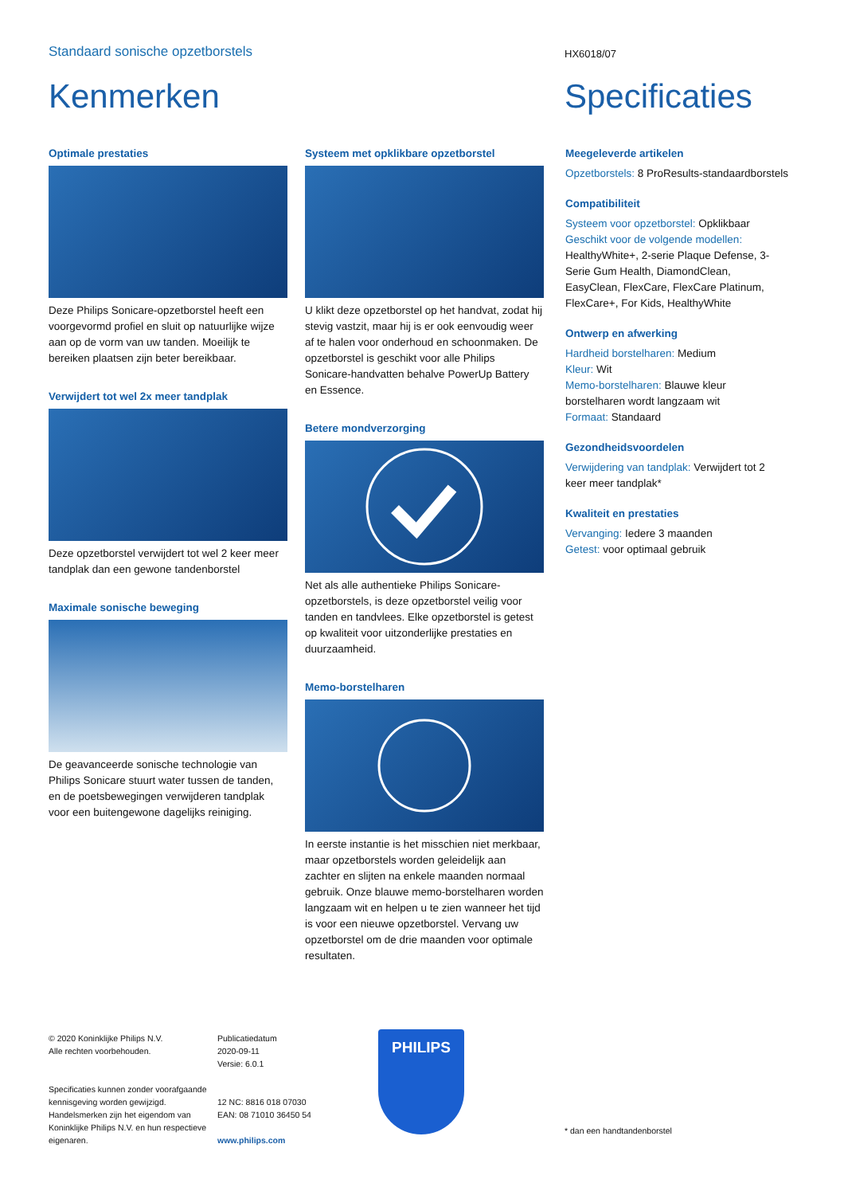Standaard sonische opzetborstels
HX6018/07
Kenmerken Specificaties
Optimale prestaties
Deze Philips Sonicare-opzetborstel heeft een voorgevormd profiel en sluit op natuurlijke wijze aan op de vorm van uw tanden. Moeilijk te bereiken plaatsen zijn beter bereikbaar.
Verwijdert tot wel 2x meer tandplak
Deze opzetborstel verwijdert tot wel 2 keer meer tandplak dan een gewone tandenborstel
Maximale sonische beweging
De geavanceerde sonische technologie van Philips Sonicare stuurt water tussen de tanden, en de poetsbewegingen verwijderen tandplak voor een buitengewone dagelijks reiniging.
Systeem met opklikbare opzetborstel
U klikt deze opzetborstel op het handvat, zodat hij stevig vastzit, maar hij is er ook eenvoudig weer af te halen voor onderhoud en schoonmaken. De opzetborstel is geschikt voor alle Philips Sonicare-handvatten behalve PowerUp Battery en Essence.
Betere mondverzorging
Net als alle authentieke Philips Sonicare-opzetborstels, is deze opzetborstel veilig voor tanden en tandvlees. Elke opzetborstel is getest op kwaliteit voor uitzonderlijke prestaties en duurzaamheid.
Memo-borstelharen
In eerste instantie is het misschien niet merkbaar, maar opzetborstels worden geleidelijk aan zachter en slijten na enkele maanden normaal gebruik. Onze blauwe memo-borstelharen worden langzaam wit en helpen u te zien wanneer het tijd is voor een nieuwe opzetborstel. Vervang uw opzetborstel om de drie maanden voor optimale resultaten.
Meegeleverde artikelen
Opzetborstels: 8 ProResults-standaardborstels
Compatibiliteit
Systeem voor opzetborstel: Opklikbaar
Geschikt voor de volgende modellen: HealthyWhite+, 2-serie Plaque Defense, 3-Serie Gum Health, DiamondClean, EasyClean, FlexCare, FlexCare Platinum, FlexCare+, For Kids, HealthyWhite
Ontwerp en afwerking
Hardheid borstelharen: Medium
Kleur: Wit
Memo-borstelharen: Blauwe kleur borstelharen wordt langzaam wit
Formaat: Standaard
Gezondheidsvoordelen
Verwijdering van tandplak: Verwijdert tot 2 keer meer tandplak*
Kwaliteit en prestaties
Vervanging: Iedere 3 maanden
Getest: voor optimaal gebruik
© 2020 Koninklijke Philips N.V.
Alle rechten voorbehouden.
Specificaties kunnen zonder voorafgaande kennisgeving worden gewijzigd. Handelsmerken zijn het eigendom van Koninklijke Philips N.V. en hun respectieve eigenaren.
Publicatiedatum
2020-09-11
Versie: 6.0.1
12 NC: 8816 018 07030
EAN: 08 71010 36450 54
www.philips.com
PHILIPS
* dan een handtandenborstel